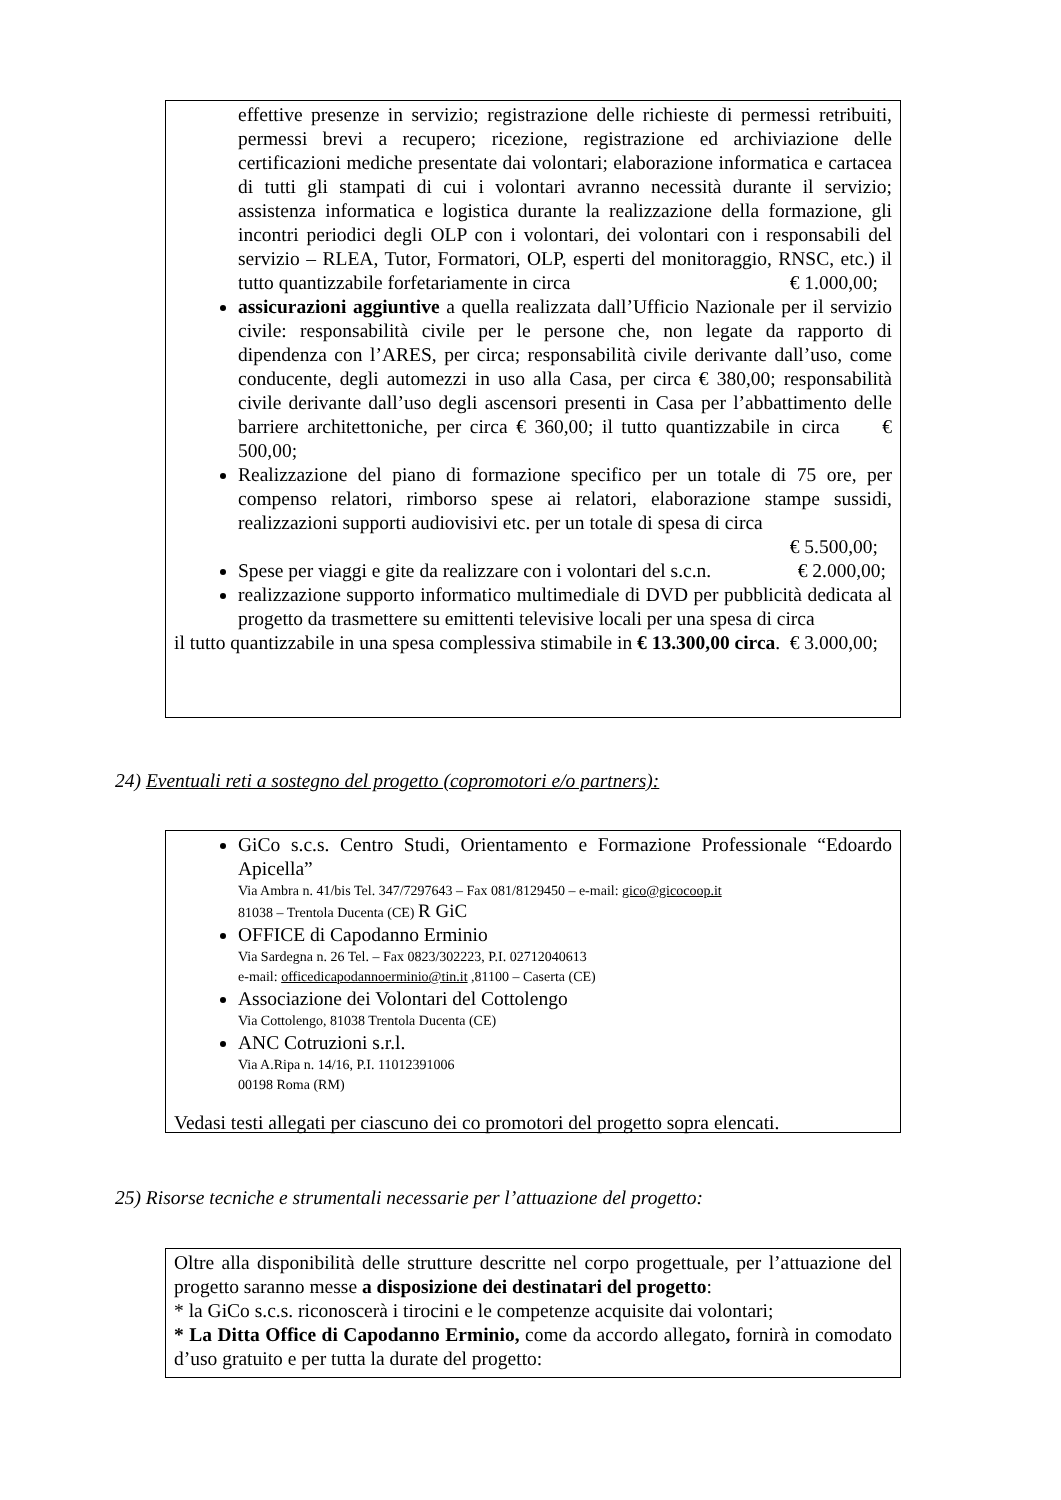effettive presenze in servizio; registrazione delle richieste di permessi retribuiti, permessi brevi a recupero; ricezione, registrazione ed archiviazione delle certificazioni mediche presentate dai volontari; elaborazione informatica e cartacea di tutti gli stampati di cui i volontari avranno necessità durante il servizio; assistenza informatica e logistica durante la realizzazione della formazione, gli incontri periodici degli OLP con i volontari, dei volontari con i responsabili del servizio – RLEA, Tutor, Formatori, OLP, esperti del monitoraggio, RNSC, etc.) il tutto quantizzabile forfetariamente in circa € 1.000,00;
assicurazioni aggiuntive a quella realizzata dall’Ufficio Nazionale per il servizio civile: responsabilità civile per le persone che, non legate da rapporto di dipendenza con l’ARES, per circa; responsabilità civile derivante dall’uso, come conducente, degli automezzi in uso alla Casa, per circa € 380,00; responsabilità civile derivante dall’uso degli ascensori presenti in Casa per l’abbattimento delle barriere architettoniche, per circa € 360,00; il tutto quantizzabile in circa € 500,00;
Realizzazione del piano di formazione specifico per un totale di 75 ore, per compenso relatori, rimborso spese ai relatori, elaborazione stampe sussidi, realizzazioni supporti audiovisivi etc. per un totale di spesa di circa
€ 5.500,00;
Spese per viaggi e gite da realizzare con i volontari del s.c.n. € 2.000,00;
realizzazione supporto informatico multimediale di DVD per pubblicità dedicata al progetto da trasmettere su emittenti televisive locali per una spesa di circa € 3.000,00;
il tutto quantizzabile in una spesa complessiva stimabile in € 13.300,00 circa.
24) Eventuali reti a sostegno del progetto (copromotori e/o partners):
GiCo s.c.s. Centro Studi, Orientamento e Formazione Professionale “Edoardo Apicella”
Via Ambra n. 41/bis Tel. 347/7297643 – Fax 081/8129450 – e-mail: gico@gicocoop.it
81038 – Trentola Ducenta (CE) R GiC
OFFICE di Capodanno Erminio
Via Sardegna n. 26 Tel. – Fax 0823/302223, P.I. 02712040613
e-mail: officedicapodannoerminio@tin.it ,81100 – Caserta (CE)
Associazione dei Volontari del Cottolengo
Via Cottolengo, 81038 Trentola Ducenta (CE)
ANC Cotruzioni s.r.l.
Via A.Ripa n. 14/16, P.I. 11012391006
00198 Roma (RM)
Vedasi testi allegati per ciascuno dei co promotori del progetto sopra elencati.
25) Risorse tecniche e strumentali necessarie per l’attuazione del progetto:
Oltre alla disponibilità delle strutture descritte nel corpo progettuale, per l’attuazione del progetto saranno messe a disposizione dei destinatari del progetto:
* la GiCo s.c.s. riconoscerà i tirocini e le competenze acquisite dai volontari;
* La Ditta Office di Capodanno Erminio, come da accordo allegato, fornirà in comodato d’uso gratuito e per tutta la durate del progetto: